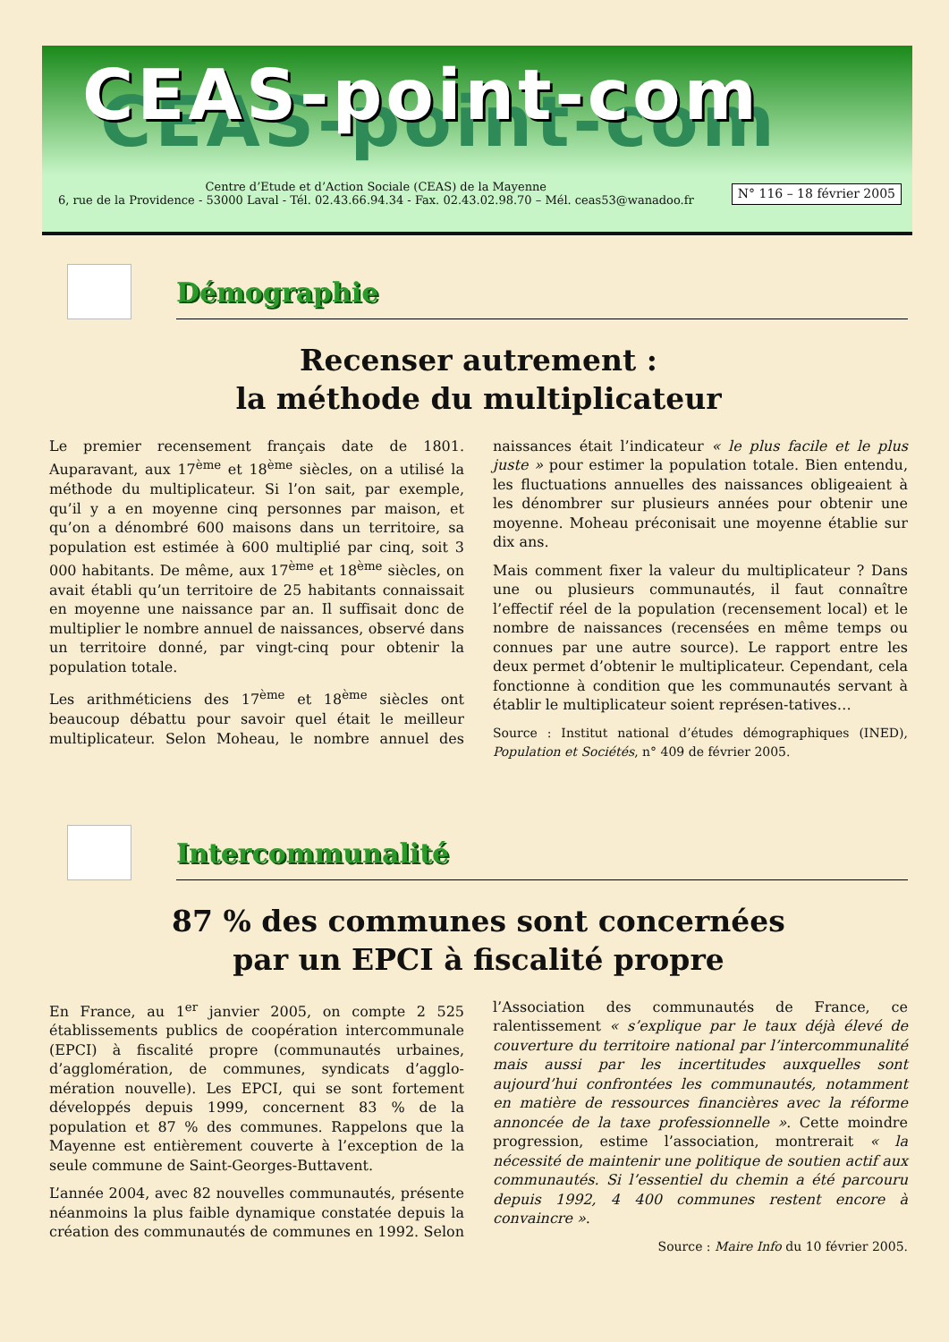CEAS-point-com
Centre d’Etude et d’Action Sociale (CEAS) de la Mayenne
6, rue de la Providence - 53000 Laval - Tél. 02.43.66.94.34 - Fax. 02.43.02.98.70 – Mél. ceas53@wanadoo.fr
N° 116 – 18 février 2005
Démographie
Recenser autrement :
la méthode du multiplicateur
Le premier recensement français date de 1801. Auparavant, aux 17<sup>ème</sup> et 18<sup>ème</sup> siècles, on a utilisé la méthode du multiplicateur. Si l’on sait, par exemple, qu’il y a en moyenne cinq personnes par maison, et qu’on a dénombré 600 maisons dans un territoire, sa population est estimée à 600 multiplié par cinq, soit 3 000 habitants. De même, aux 17<sup>ème</sup> et 18<sup>ème</sup> siècles, on avait établi qu’un territoire de 25 habitants connaissait en moyenne une naissance par an. Il suffisait donc de multiplier le nombre annuel de naissances, observé dans un territoire donné, par vingt-cinq pour obtenir la population totale.
Les arithméticiens des 17<sup>ème</sup> et 18<sup>ème</sup> siècles ont beaucoup débattu pour savoir quel était le meilleur multiplicateur. Selon Moheau, le nombre annuel des naissances était l’indicateur « le plus facile et le plus juste » pour estimer la population totale. Bien entendu, les fluctuations annuelles des naissances obligeaient à les dénombrer sur plusieurs années pour obtenir une moyenne. Moheau préconisait une moyenne établie sur dix ans.
Mais comment fixer la valeur du multiplicateur ? Dans une ou plusieurs communautés, il faut connaître l’effectif réel de la population (recensement local) et le nombre de naissances (recensées en même temps ou connues par une autre source). Le rapport entre les deux permet d’obtenir le multiplicateur. Cependant, cela fonctionne à condition que les communautés servant à établir le multiplicateur soient représen-tatives…
Source : Institut national d’études démographiques (INED), Population et Sociétés, n° 409 de février 2005.
Intercommunalité
87 % des communes sont concernées
par un EPCI à fiscalité propre
En France, au 1<sup>er</sup> janvier 2005, on compte 2 525 établissements publics de coopération intercommunale (EPCI) à fiscalité propre (communautés urbaines, d’agglomération, de communes, syndicats d’agglo-mération nouvelle). Les EPCI, qui se sont fortement développés depuis 1999, concernent 83 % de la population et 87 % des communes. Rappelons que la Mayenne est entièrement couverte à l’exception de la seule commune de Saint-Georges-Buttavent.
L’année 2004, avec 82 nouvelles communautés, présente néanmoins la plus faible dynamique constatée depuis la création des communautés de communes en 1992. Selon l’Association des communautés de France, ce ralentissement « s’explique par le taux déjà élevé de couverture du territoire national par l’intercommunalité mais aussi par les incertitudes auxquelles sont aujourd’hui confrontées les communautés, notamment en matière de ressources financières avec la réforme annoncée de la taxe professionnelle ». Cette moindre progression, estime l’association, montrerait « la nécessité de maintenir une politique de soutien actif aux communautés. Si l’essentiel du chemin a été parcouru depuis 1992, 4 400 communes restent encore à convaincre ».
Source : Maire Info du 10 février 2005.